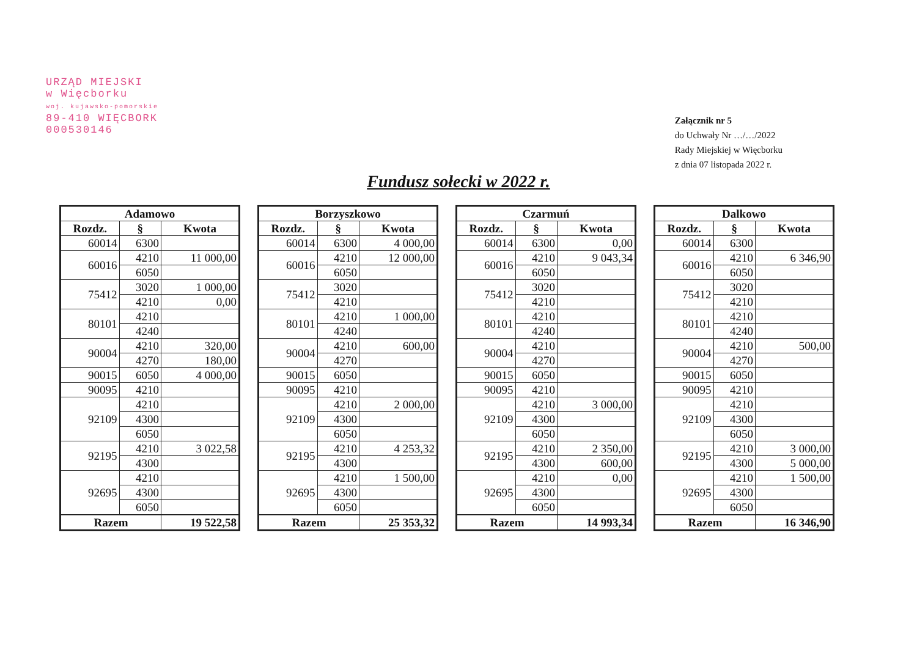URZĄD MIEJSKI
w Więcborku
woj. kujawsko-pomorskie
89-410 WIĘCBORK
000530146
Załącznik nr 5
do Uchwały Nr …/…/2022
Rady Miejskiej w Więcborku
z dnia 07 listopada 2022 r.
Fundusz sołecki w 2022 r.
| Adamowo | | |
| --- | --- | --- |
| Rozdz. | § | Kwota |
| 60014 | 6300 | |
| 60016 | 4210 | 11 000,00 |
| | 6050 | |
| 75412 | 3020 | 1 000,00 |
| | 4210 | 0,00 |
| 80101 | 4210 | |
| | 4240 | |
| 90004 | 4210 | 320,00 |
| | 4270 | 180,00 |
| 90015 | 6050 | 4 000,00 |
| 90095 | 4210 | |
| 92109 | 4210 | |
| | 4300 | |
| | 6050 | |
| 92195 | 4210 | 3 022,58 |
| | 4300 | |
| 92695 | 4210 | |
| | 4300 | |
| | 6050 | |
| Razem | | 19 522,58 |
| Borzyszkowo | | |
| --- | --- | --- |
| Rozdz. | § | Kwota |
| 60014 | 6300 | 4 000,00 |
| 60016 | 4210 | 12 000,00 |
| | 6050 | |
| 75412 | 3020 | |
| | 4210 | |
| 80101 | 4210 | 1 000,00 |
| | 4240 | |
| 90004 | 4210 | 600,00 |
| | 4270 | |
| 90015 | 6050 | |
| 90095 | 4210 | |
| 92109 | 4210 | 2 000,00 |
| | 4300 | |
| | 6050 | |
| 92195 | 4210 | 4 253,32 |
| | 4300 | |
| 92695 | 4210 | 1 500,00 |
| | 4300 | |
| | 6050 | |
| Razem | | 25 353,32 |
| Czarmuń | | |
| --- | --- | --- |
| Rozdz. | § | Kwota |
| 60014 | 6300 | 0,00 |
| 60016 | 4210 | 9 043,34 |
| | 6050 | |
| 75412 | 3020 | |
| | 4210 | |
| 80101 | 4210 | |
| | 4240 | |
| 90004 | 4210 | |
| | 4270 | |
| 90015 | 6050 | |
| 90095 | 4210 | |
| 92109 | 4210 | 3 000,00 |
| | 4300 | |
| | 6050 | |
| 92195 | 4210 | 2 350,00 |
| | 4300 | 600,00 |
| 92695 | 4210 | 0,00 |
| | 4300 | |
| | 6050 | |
| Razem | | 14 993,34 |
| Dalkowo | | |
| --- | --- | --- |
| Rozdz. | § | Kwota |
| 60014 | 6300 | |
| 60016 | 4210 | 6 346,90 |
| | 6050 | |
| 75412 | 3020 | |
| | 4210 | |
| 80101 | 4210 | |
| | 4240 | |
| 90004 | 4210 | 500,00 |
| | 4270 | |
| 90015 | 6050 | |
| 90095 | 4210 | |
| 92109 | 4210 | |
| | 4300 | |
| | 6050 | |
| 92195 | 4210 | 3 000,00 |
| | 4300 | 5 000,00 |
| 92695 | 4210 | 1 500,00 |
| | 4300 | |
| | 6050 | |
| Razem | | 16 346,90 |